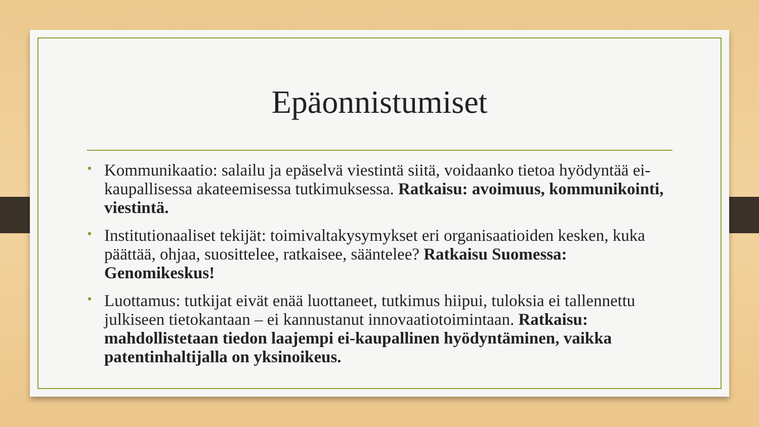Epäonnistumiset
• Kommunikaatio: salailu ja epäselvä viestintä siitä, voidaanko tietoa hyödyntää ei-kaupallisessa akateemisessa tutkimuksessa. Ratkaisu: avoimuus, kommunikointi, viestintä.
• Institutionaaliset tekijät: toimivaltakysymykset eri organisaatioiden kesken, kuka päättää, ohjaa, suosittelee, ratkaisee, sääntelee? Ratkaisu Suomessa: Genomikeskus!
• Luottamus: tutkijat eivät enää luottaneet, tutkimus hiipui, tuloksia ei tallennettu julkiseen tietokantaan – ei kannustanut innovaatiotoimintaan. Ratkaisu: mahdollistetaan tiedon laajempi ei-kaupallinen hyödyntäminen, vaikka patentinhaltijalla on yksinoikeus.